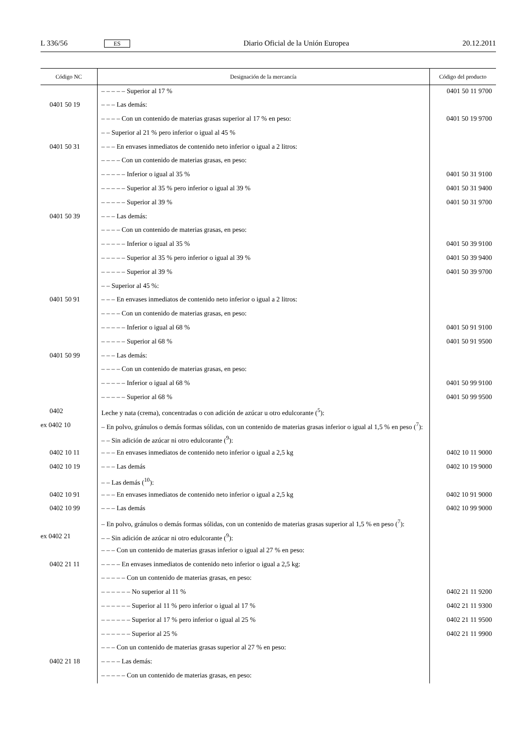L 336/56 ES Diario Oficial de la Unión Europea 20.12.2011
| Código NC | Designación de la mercancía | Código del producto |
| --- | --- | --- |
| | – – – – – Superior al 17 % | 0401 50 11 9700 |
| 0401 50 19 | – – – Las demás: | |
| | – – – – Con un contenido de materias grasas superior al 17 % en peso: | 0401 50 19 9700 |
| | – – Superior al 21 % pero inferior o igual al 45 % | |
| 0401 50 31 | – – – En envases inmediatos de contenido neto inferior o igual a 2 litros: | |
| | – – – – Con un contenido de materias grasas, en peso: | |
| | – – – – – Inferior o igual al 35 % | 0401 50 31 9100 |
| | – – – – – Superior al 35 % pero inferior o igual al 39 % | 0401 50 31 9400 |
| | – – – – – Superior al 39 % | 0401 50 31 9700 |
| 0401 50 39 | – – – Las demás: | |
| | – – – – Con un contenido de materias grasas, en peso: | |
| | – – – – – Inferior o igual al 35 % | 0401 50 39 9100 |
| | – – – – – Superior al 35 % pero inferior o igual al 39 % | 0401 50 39 9400 |
| | – – – – – Superior al 39 % | 0401 50 39 9700 |
| | – – Superior al 45 %: | |
| 0401 50 91 | – – – En envases inmediatos de contenido neto inferior o igual a 2 litros: | |
| | – – – – Con un contenido de materias grasas, en peso: | |
| | – – – – – Inferior o igual al 68 % | 0401 50 91 9100 |
| | – – – – – Superior al 68 % | 0401 50 91 9500 |
| 0401 50 99 | – – – Las demás: | |
| | – – – – Con un contenido de materias grasas, en peso: | |
| | – – – – – Inferior o igual al 68 % | 0401 50 99 9100 |
| | – – – – – Superior al 68 % | 0401 50 99 9500 |
| 0402 | Leche y nata (crema), concentradas o con adición de azúcar u otro edulcorante (<sup>5</sup>): | |
| ex 0402 10 | – En polvo, gránulos o demás formas sólidas, con un contenido de materias grasas inferior o igual al 1,5 % en peso (<sup>7</sup>): | |
| | – – Sin adición de azúcar ni otro edulcorante (<sup>9</sup>): | |
| 0402 10 11 | – – – En envases inmediatos de contenido neto inferior o igual a 2,5 kg | 0402 10 11 9000 |
| 0402 10 19 | – – – Las demás | 0402 10 19 9000 |
| | – – Las demás (<sup>10</sup>): | |
| 0402 10 91 | – – – En envases inmediatos de contenido neto inferior o igual a 2,5 kg | 0402 10 91 9000 |
| 0402 10 99 | – – – Las demás | 0402 10 99 9000 |
| | – En polvo, gránulos o demás formas sólidas, con un contenido de materias grasas superior al 1,5 % en peso (<sup>7</sup>): | |
| ex 0402 21 | – – Sin adición de azúcar ni otro edulcorante (<sup>9</sup>): | |
| | – – – Con un contenido de materias grasas inferior o igual al 27 % en peso: | |
| 0402 21 11 | – – – – En envases inmediatos de contenido neto inferior o igual a 2,5 kg: | |
| | – – – – – Con un contenido de materias grasas, en peso: | |
| | – – – – – – No superior al 11 % | 0402 21 11 9200 |
| | – – – – – – Superior al 11 % pero inferior o igual al 17 % | 0402 21 11 9300 |
| | – – – – – – Superior al 17 % pero inferior o igual al 25 % | 0402 21 11 9500 |
| | – – – – – – Superior al 25 % | 0402 21 11 9900 |
| | – – – Con un contenido de materias grasas superior al 27 % en peso: | |
| 0402 21 18 | – – – – Las demás: | |
| | – – – – – Con un contenido de materias grasas, en peso: | |